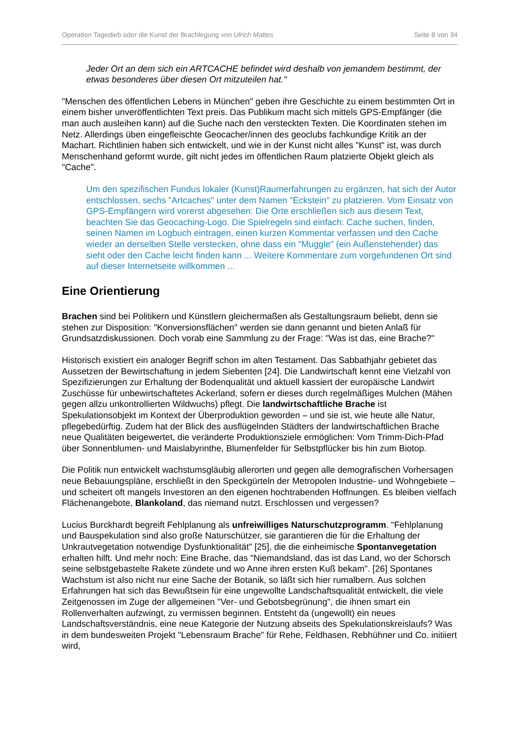Operation Tagedieb oder die Kunst der Brachlegung von Ulrich Mattes Seite 8 von 34
Jeder Ort an dem sich ein ARTCACHE befindet wird deshalb von jemandem bestimmt, der etwas besonderes über diesen Ort mitzuteilen hat."
"Menschen des öffentlichen Lebens in München" geben ihre Geschichte zu einem bestimmten Ort in einem bisher unveröffentlichten Text preis. Das Publikum macht sich mittels GPS-Empfänger (die man auch ausleihen kann) auf die Suche nach den versteckten Texten. Die Koordinaten stehen im Netz. Allerdings üben eingefleischte Geocacher/innen des geoclubs fachkundige Kritik an der Machart. Richtlinien haben sich entwickelt, und wie in der Kunst nicht alles "Kunst" ist, was durch Menschenhand geformt wurde, gilt nicht jedes im öffentlichen Raum platzierte Objekt gleich als "Cache".
Um den spezifischen Fundus lokaler (Kunst)Raumerfahrungen zu ergänzen, hat sich der Autor entschlossen, sechs "Artcaches" unter dem Namen "Eckstein" zu platzieren. Vom Einsatz von GPS-Empfängern wird vorerst abgesehen: Die Orte erschließen sich aus diesem Text, beachten Sie das Geocaching-Logo. Die Spielregeln sind einfach: Cache suchen, finden, seinen Namen im Logbuch eintragen, einen kurzen Kommentar verfassen und den Cache wieder an derselben Stelle verstecken, ohne dass ein "Muggle" (ein Außenstehender) das sieht oder den Cache leicht finden kann ... Weitere Kommentare zum vorgefundenen Ort sind auf dieser Internetseite willkommen ...
Eine Orientierung
Brachen sind bei Politikern und Künstlern gleichermaßen als Gestaltungsraum beliebt, denn sie stehen zur Disposition: "Konversionsflächen" werden sie dann genannt und bieten Anlaß für Grundsatzdiskussionen. Doch vorab eine Sammlung zu der Frage: "Was ist das, eine Brache?"
Historisch existiert ein analoger Begriff schon im alten Testament. Das Sabbathjahr gebietet das Aussetzen der Bewirtschaftung in jedem Siebenten [24]. Die Landwirtschaft kennt eine Vielzahl von Spezifizierungen zur Erhaltung der Bodenqualität und aktuell kassiert der europäische Landwirt Zuschüsse für unbewirtschaftetes Ackerland, sofern er dieses durch regelmäßiges Mulchen (Mähen gegen allzu unkontrollierten Wildwuchs) pflegt. Die landwirtschaftliche Brache ist Spekulationsobjekt im Kontext der Überproduktion geworden – und sie ist, wie heute alle Natur, pflegebedürftig. Zudem hat der Blick des ausflügelnden Städters der landwirtschaftlichen Brache neue Qualitäten beigewertet, die veränderte Produktionsziele ermöglichen: Vom Trimm-Dich-Pfad über Sonnenblumen- und Maislabyrinthe, Blumenfelder für Selbstpflücker bis hin zum Biotop.
Die Politik nun entwickelt wachstumsgläubig allerorten und gegen alle demografischen Vorhersagen neue Bebauungspläne, erschließt in den Speckgürteln der Metropolen Industrie- und Wohngebiete – und scheitert oft mangels Investoren an den eigenen hochtrabenden Hoffnungen. Es bleiben vielfach Flächenangebote, Blankoland, das niemand nutzt. Erschlossen und vergessen?
Lucius Burckhardt begreift Fehlplanung als unfreiwilliges Naturschutzprogramm. "Fehlplanung und Bauspekulation sind also große Naturschützer, sie garantieren die für die Erhaltung der Unkrautvegetation notwendige Dysfunktionalität" [25], die die einheimische Spontanvegetation erhalten hilft. Und mehr noch: Eine Brache, das "Niemandsland, das ist das Land, wo der Schorsch seine selbstgebastelte Rakete zündete und wo Anne ihren ersten Kuß bekam". [26] Spontanes Wachstum ist also nicht nur eine Sache der Botanik, so läßt sich hier rumalbern. Aus solchen Erfahrungen hat sich das Bewußtsein für eine ungewollte Landschaftsqualität entwickelt, die viele Zeitgenossen im Zuge der allgemeinen "Ver- und Gebotsbegrünung", die ihnen smart ein Rollenverhalten aufzwingt, zu vermissen beginnen. Entsteht da (ungewollt) ein neues Landschaftsverständnis, eine neue Kategorie der Nutzung abseits des Spekulationskreislaufs? Was in dem bundesweiten Projekt "Lebensraum Brache" für Rehe, Feldhasen, Rebhühner und Co. initiiert wird,